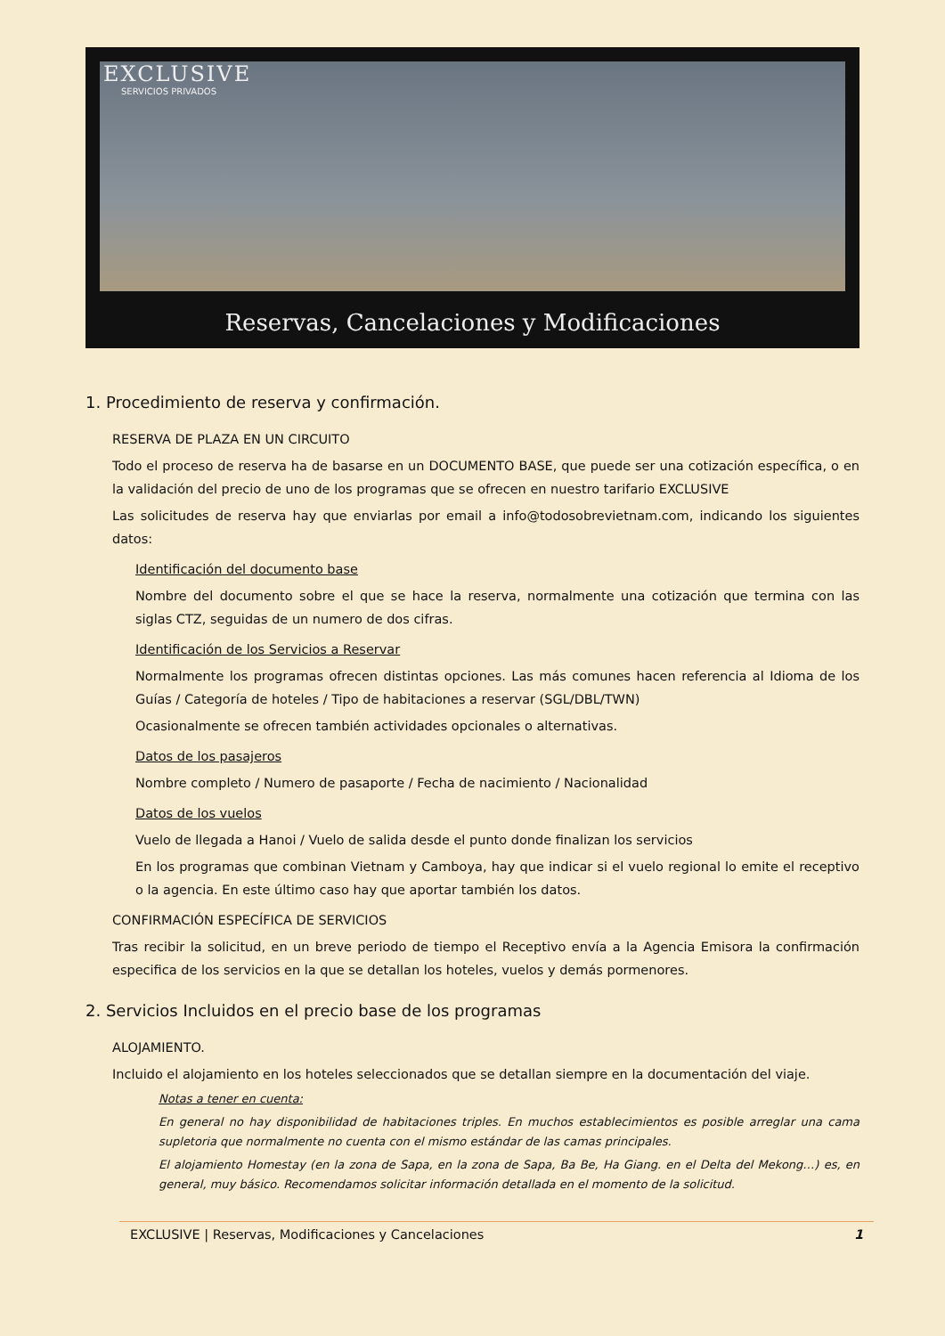EXCLUSIVE
SERVICIOS PRIVADOS
Reservas, Cancelaciones y Modificaciones
1. Procedimiento de reserva y confirmación.
RESERVA DE PLAZA EN UN CIRCUITO
Todo el proceso de reserva ha de basarse en un DOCUMENTO BASE, que puede ser una cotización específica, o en la validación del precio de uno de los programas que se ofrecen en nuestro tarifario EXCLUSIVE
Las solicitudes de reserva hay que enviarlas por email a info@todosobrevietnam.com, indicando los siguientes datos:
Identificación del documento base
Nombre del documento sobre el que se hace la reserva, normalmente una cotización que termina con las siglas CTZ, seguidas de un numero de dos cifras.
Identificación de los Servicios a Reservar
Normalmente los programas ofrecen distintas opciones. Las más comunes hacen referencia al Idioma de los Guías / Categoría de hoteles / Tipo de habitaciones a reservar (SGL/DBL/TWN)
Ocasionalmente se ofrecen también actividades opcionales o alternativas.
Datos de los pasajeros
Nombre completo / Numero de pasaporte / Fecha de nacimiento / Nacionalidad
Datos de los vuelos
Vuelo de llegada a Hanoi / Vuelo de salida desde el punto donde finalizan los servicios
En los programas que combinan Vietnam y Camboya, hay que indicar si el vuelo regional lo emite el receptivo o la agencia. En este último caso hay que aportar también los datos.
CONFIRMACIÓN ESPECÍFICA DE SERVICIOS
Tras recibir la solicitud, en un breve periodo de tiempo el Receptivo envía a la Agencia Emisora la confirmación especifica de los servicios en la que se detallan los hoteles, vuelos y demás pormenores.
2. Servicios Incluidos en el precio base de los programas
ALOJAMIENTO.
Incluido el alojamiento en los hoteles seleccionados que se detallan siempre en la documentación del viaje.
Notas a tener en cuenta:
En general no hay disponibilidad de habitaciones triples. En muchos establecimientos es posible arreglar una cama supletoria que normalmente no cuenta con el mismo estándar de las camas principales.
El alojamiento Homestay (en la zona de Sapa, en la zona de Sapa, Ba Be, Ha Giang. en el Delta del Mekong…) es, en general, muy básico. Recomendamos solicitar información detallada en el momento de la solicitud.
EXCLUSIVE | Reservas, Modificaciones y Cancelaciones 1